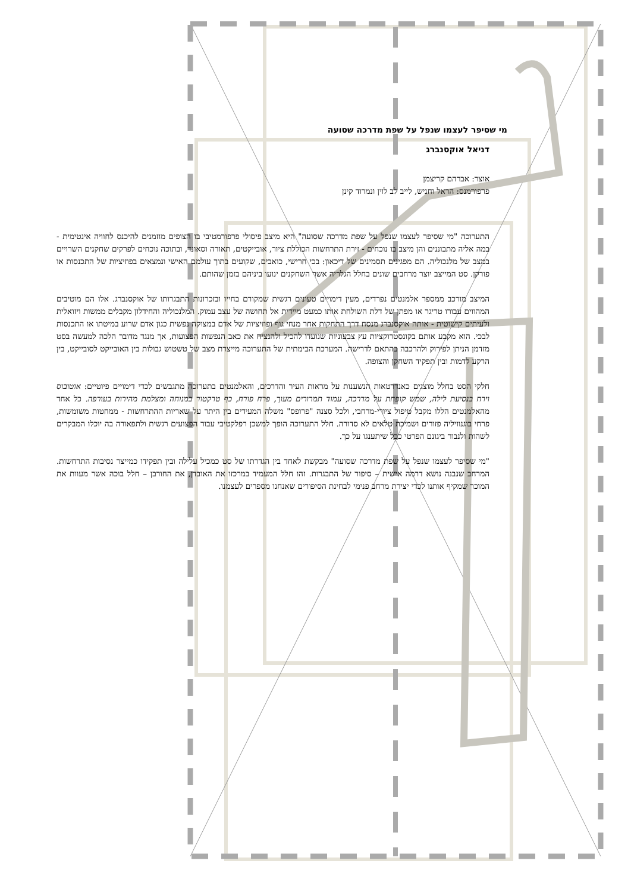מי שסיפר לעצמו שנפל על שפת מדרכה שסועה
דניאל אוקסנברג
אוצר: אברהם קריצמן
פרפורמנס: הראל וחניש, לייב לב לוין ונמרוד קינן
התערוכה "מי שסיפר לעצמו שנפל על שפת מדרכה שסועה" היא מיצב פיסולי פרפורמטיבי בו הצופים מוזמנים להיכנס לחוויה אינטימית - במה אליה מתבוננים והן מיצב בו נוכחים - זירת התרחשות הכוללת ציור, אובייקטים, תאורה וסאונד, ובתוכה נוכחים לפרקים שחקנים השרויים במצב של מלנכוליה. הם מפגינים תסמינים של דיכאון: בכי חרישי, כואבים, שקועים בתוך עולמם האישי ונמצאים בפוזיציות של התכנסות או פורקן. סט המייצב יוצר מרחבים שונים בחלל הגלריה אשר השחקנים ינועו ביניהם בזמן שהותם.
המיצב מורכב ממספר אלמנטים נפרדים, מעין דימויים טעונים רגשית שמקורם בחייו ובזכרונות התבגרותו של אוקסנברג. אלו הם מוטיבים המהווים עבורו טריגר או מפתן של דלת השולחת אותו כמעט מיידית אל תחושה של עצב עמוק. המלנכוליה והחידלון מקבלים ממשות ויזואלית ולעיתים קישוטית - אותה אוקסנברג מנסח דרך התחקות אחר מנחי גוף ופוזיציות של אדם במצוקה נפשית כגון אדם שרוע במיטתו או התכנסות לבכי. הוא מקבע אותם בקונסטרוקציות עץ צבעוניות שנועדו להכיל ולהנציח את כאב הנפשות הפצועות, אך מנגד מדובר הלכה למעשה בסט מזדמן הניתן לפירוק ולהרכבה בהתאם לדרישה. המערכת הבימתית של התערוכה מייצרת מצב של טשטוש גבולות בין האובייקט לסובייקט, בין הרקע לדמות ובין תפקיד השחקן והצופה.
חלקי הסט בחלל מוצגים כאנדרטאות הנשענות על מראות העיר והדרכים, והאלמנטים בתערוכה מתגבשים לכדי דימויים פיוטיים: אוטובוס וירח בנסיעת לילה, שמש קופחת על מדרכה, עמוד תמרורים מעוך, פרח פורח, כף טרקטור במנוחה ומצלמת מהירות בעורפה. כל אחד מהאלמנטים הללו מקבל טיפול ציורי-מרחבי, ולכל סצנה "פרופס" משלה המעידים בין היתר על שאריות ההתרחשות - ממחטות משומשות, פרחי בוגנוויליה פזורים ושמיכת טלאים לא סדורה. חלל התערוכה הופך למשכן רפלקטיבי עבור הפצועים רגשית ולתפאורה בה יוכלו המבקרים לשהות ולנבור ביגונם הפרטי ככל שיתענגו על כך.
"מי שסיפר לעצמו שנפל על שפת מדרכה שסועה" מבקשת לאחד בין הגדרתו של סט כמכיל עלילה ובין תפקידו כמייצר נסיבות התרחשות. המרחב שנבנה נושא דרמה אישית – סיפור של התבגרות. זהו חלל המעמיד במרכזו את האובדן, את החורבן – חלל בוכה אשר מעוות את המוכר שמקיף אותנו לכדי יצירת מרחב פנימי לבחינת הסיפורים שאנחנו מספרים לעצמנו.